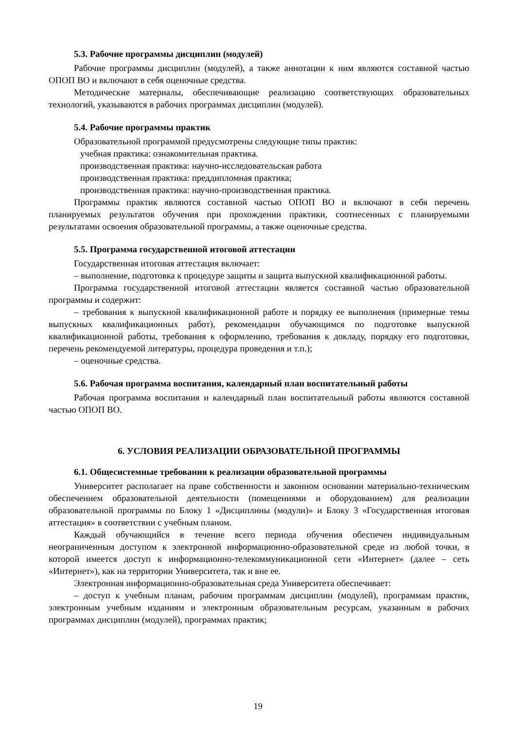5.3. Рабочие программы дисциплин (модулей)
Рабочие программы дисциплин (модулей), а также аннотации к ним являются составной частью ОПОП ВО и включают в себя оценочные средства.
Методические материалы, обеспечивающие реализацию соответствующих образовательных технологий, указываются в рабочих программах дисциплин (модулей).
5.4. Рабочие программы практик
Образовательной программой предусмотрены следующие типы практик:
учебная практика: ознакомительная практика.
производственная практика: научно-исследовательская работа
производственная практика: преддипломная практика;
производственная практика: научно-производственная практика.
Программы практик являются составной частью ОПОП ВО и включают в себя перечень планируемых результатов обучения при прохождении практики, соотнесенных с планируемыми результатами освоения образовательной программы, а также оценочные средства.
5.5. Программа государственной итоговой аттестации
Государственная итоговая аттестация включает:
– выполнение, подготовка к процедуре защиты и защита выпускной квалификационной работы.
Программа государственной итоговой аттестации является составной частью образовательной программы и содержит:
– требования к выпускной квалификационной работе и порядку ее выполнения (примерные темы выпускных квалификационных работ), рекомендации обучающимся по подготовке выпускной квалификационной работы, требования к оформлению, требования к докладу, порядку его подготовки, перечень рекомендуемой литературы, процедура проведения и т.п.);
– оценочные средства.
5.6. Рабочая программа воспитания, календарный план воспитательный работы
Рабочая программа воспитания и календарный план воспитательный работы являются составной частью ОПОП ВО.
6. УСЛОВИЯ РЕАЛИЗАЦИИ ОБРАЗОВАТЕЛЬНОЙ ПРОГРАММЫ
6.1. Общесистемные требования к реализации образовательной программы
Университет располагает на праве собственности и законном основании материально-техническим обеспечением образовательной деятельности (помещениями и оборудованием) для реализации образовательной программы по Блоку 1 «Дисциплины (модули)» и Блоку 3 «Государственная итоговая аттестация» в соответствии с учебным планом.
Каждый обучающийся в течение всего периода обучения обеспечен индивидуальным неограниченным доступом к электронной информационно-образовательной среде из любой точки, в которой имеется доступ к информационно-телекоммуникационной сети «Интернет» (далее – сеть «Интернет»), как на территории Университета, так и вне ее.
Электронная информационно-образовательная среда Университета обеспечивает:
– доступ к учебным планам, рабочим программам дисциплин (модулей), программам практик, электронным учебным изданиям и электронным образовательным ресурсам, указанным в рабочих программах дисциплин (модулей), программах практик;
19